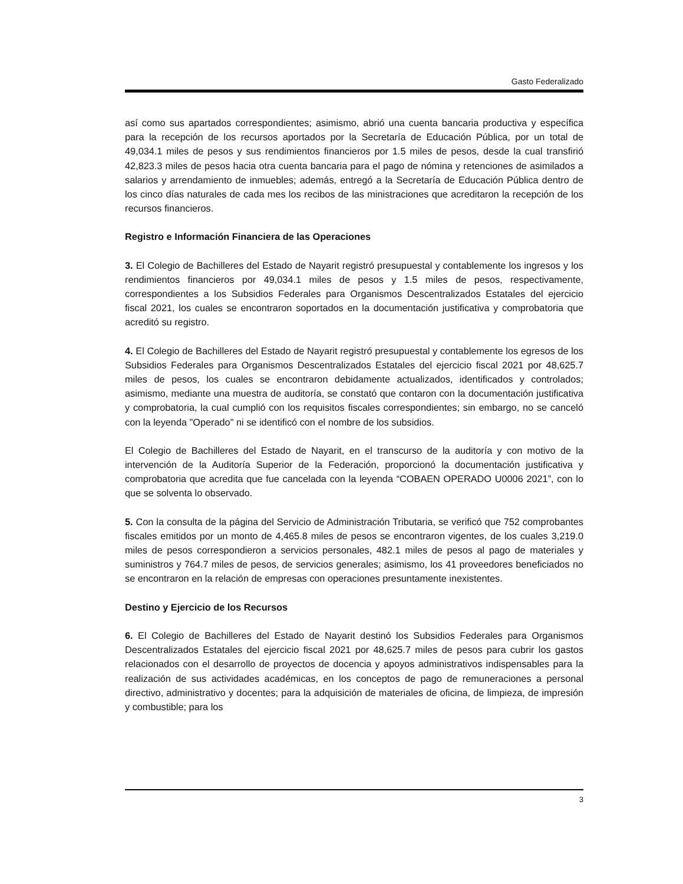Gasto Federalizado
así como sus apartados correspondientes; asimismo, abrió una cuenta bancaria productiva y específica para la recepción de los recursos aportados por la Secretaría de Educación Pública, por un total de 49,034.1 miles de pesos y sus rendimientos financieros por 1.5 miles de pesos, desde la cual transfirió 42,823.3 miles de pesos hacia otra cuenta bancaria para el pago de nómina y retenciones de asimilados a salarios y arrendamiento de inmuebles; además, entregó a la Secretaría de Educación Pública dentro de los cinco días naturales de cada mes los recibos de las ministraciones que acreditaron la recepción de los recursos financieros.
Registro e Información Financiera de las Operaciones
3. El Colegio de Bachilleres del Estado de Nayarit registró presupuestal y contablemente los ingresos y los rendimientos financieros por 49,034.1 miles de pesos y 1.5 miles de pesos, respectivamente, correspondientes a los Subsidios Federales para Organismos Descentralizados Estatales del ejercicio fiscal 2021, los cuales se encontraron soportados en la documentación justificativa y comprobatoria que acreditó su registro.
4. El Colegio de Bachilleres del Estado de Nayarit registró presupuestal y contablemente los egresos de los Subsidios Federales para Organismos Descentralizados Estatales del ejercicio fiscal 2021 por 48,625.7 miles de pesos, los cuales se encontraron debidamente actualizados, identificados y controlados; asimismo, mediante una muestra de auditoría, se constató que contaron con la documentación justificativa y comprobatoria, la cual cumplió con los requisitos fiscales correspondientes; sin embargo, no se canceló con la leyenda "Operado" ni se identificó con el nombre de los subsidios.
El Colegio de Bachilleres del Estado de Nayarit, en el transcurso de la auditoría y con motivo de la intervención de la Auditoría Superior de la Federación, proporcionó la documentación justificativa y comprobatoria que acredita que fue cancelada con la leyenda “COBAEN OPERADO U0006 2021”, con lo que se solventa lo observado.
5. Con la consulta de la página del Servicio de Administración Tributaria, se verificó que 752 comprobantes fiscales emitidos por un monto de 4,465.8 miles de pesos se encontraron vigentes, de los cuales 3,219.0 miles de pesos correspondieron a servicios personales, 482.1 miles de pesos al pago de materiales y suministros y 764.7 miles de pesos, de servicios generales; asimismo, los 41 proveedores beneficiados no se encontraron en la relación de empresas con operaciones presuntamente inexistentes.
Destino y Ejercicio de los Recursos
6. El Colegio de Bachilleres del Estado de Nayarit destinó los Subsidios Federales para Organismos Descentralizados Estatales del ejercicio fiscal 2021 por 48,625.7 miles de pesos para cubrir los gastos relacionados con el desarrollo de proyectos de docencia y apoyos administrativos indispensables para la realización de sus actividades académicas, en los conceptos de pago de remuneraciones a personal directivo, administrativo y docentes; para la adquisición de materiales de oficina, de limpieza, de impresión y combustible; para los
3